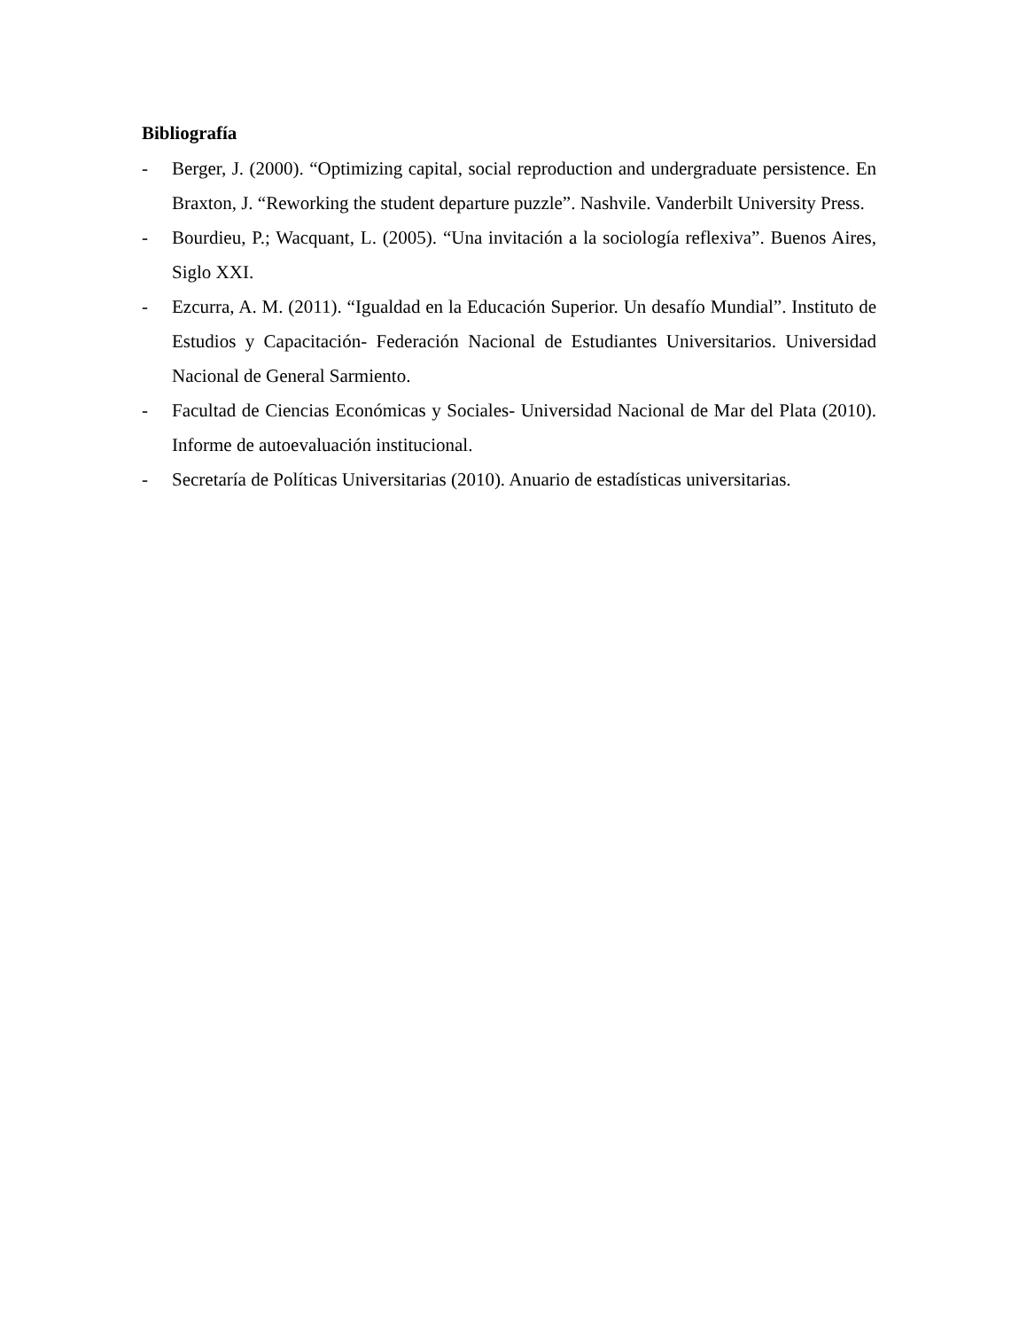Bibliografía
- Berger, J. (2000). “Optimizing capital, social reproduction and undergraduate persistence. En Braxton, J. “Reworking the student departure puzzle”. Nashvile. Vanderbilt University Press.
- Bourdieu, P.; Wacquant, L. (2005). “Una invitación a la sociología reflexiva”. Buenos Aires, Siglo XXI.
- Ezcurra, A. M. (2011). “Igualdad en la Educación Superior. Un desafío Mundial”. Instituto de Estudios y Capacitación- Federación Nacional de Estudiantes Universitarios. Universidad Nacional de General Sarmiento.
- Facultad de Ciencias Económicas y Sociales- Universidad Nacional de Mar del Plata (2010). Informe de autoevaluación institucional.
- Secretaría de Políticas Universitarias (2010). Anuario de estadísticas universitarias.